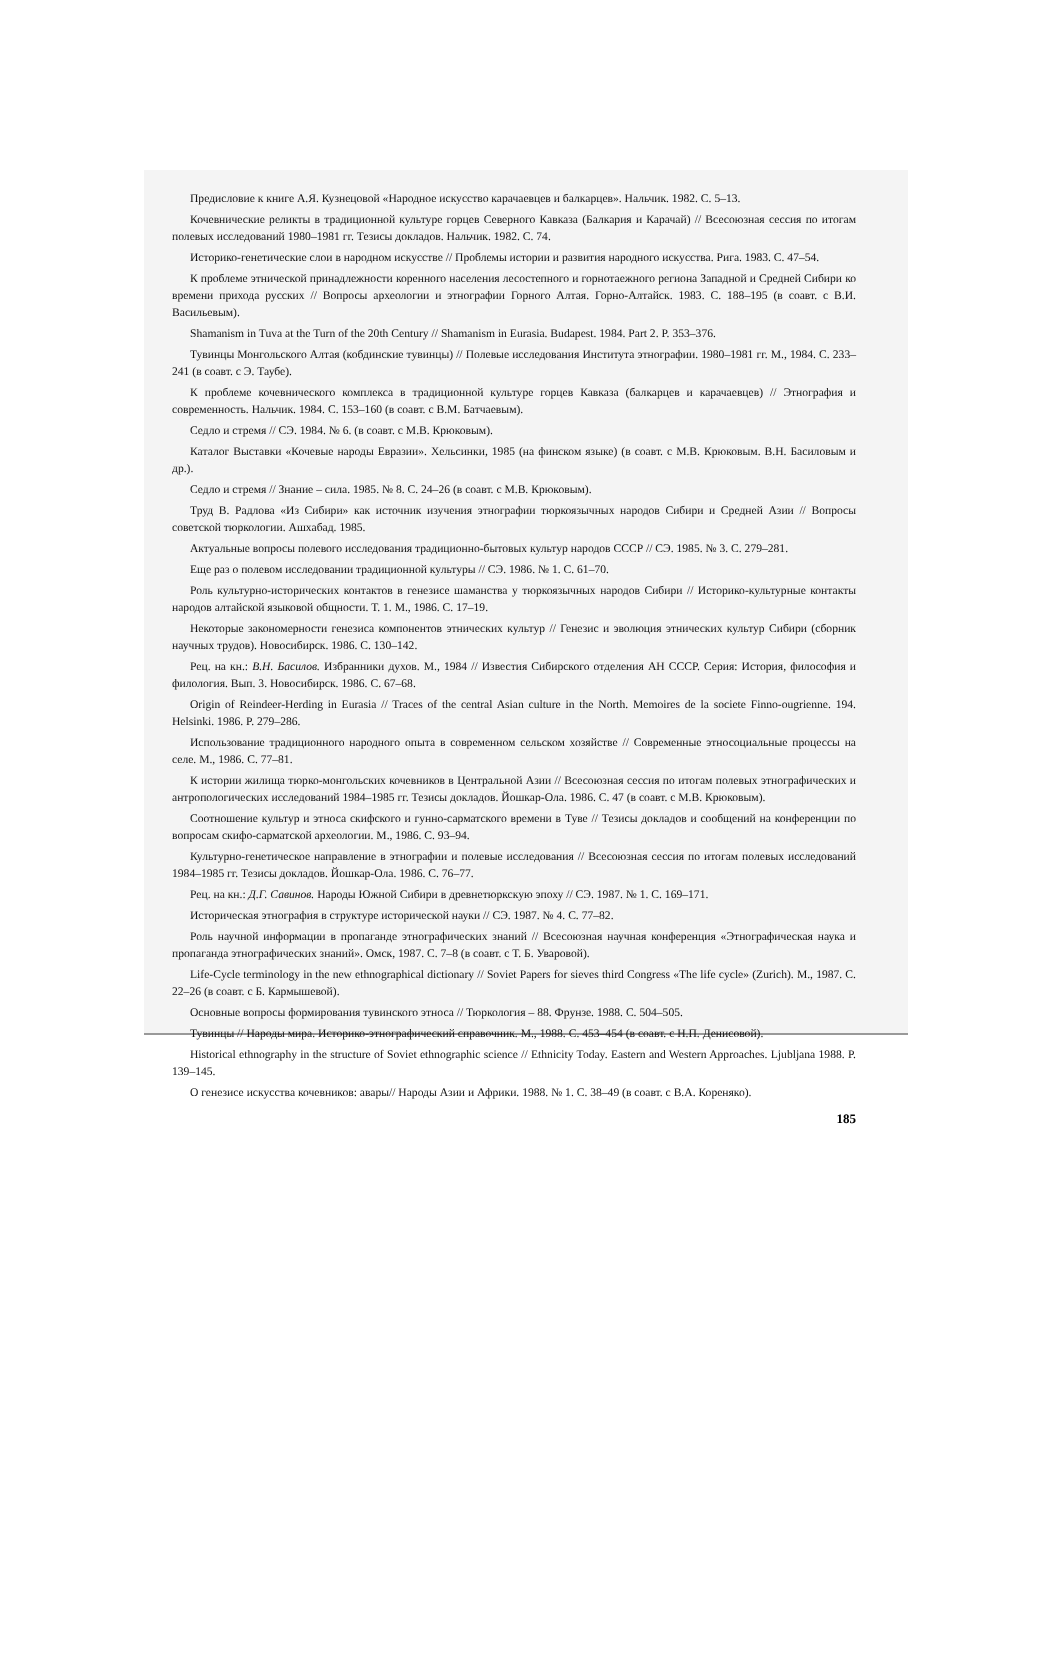Предисловие к книге А.Я. Кузнецовой «Народное искусство карачаевцев и балкарцев». Нальчик. 1982. С. 5–13.
Кочевнические реликты в традиционной культуре горцев Северного Кавказа (Балкария и Карачай) // Всесоюзная сессия по итогам полевых исследований 1980–1981 гг. Тезисы докладов. Нальчик. 1982. С. 74.
Историко-генетические слои в народном искусстве // Проблемы истории и развития народного искусства. Рига. 1983. С. 47–54.
К проблеме этнической принадлежности коренного населения лесостепного и горнотаежного региона Западной и Средней Сибири ко времени прихода русских // Вопросы археологии и этнографии Горного Алтая. Горно-Алтайск. 1983. С. 188–195 (в соавт. с В.И. Васильевым).
Shamanism in Tuva at the Turn of the 20th Century // Shamanism in Eurasia. Budapest. 1984. Part 2. P. 353–376.
Тувинцы Монгольского Алтая (кобдинские тувинцы) // Полевые исследования Института этнографии. 1980–1981 гг. М., 1984. С. 233–241 (в соавт. с Э. Таубе).
К проблеме кочевнического комплекса в традиционной культуре горцев Кавказа (балкарцев и карачаевцев) // Этнография и современность. Нальчик. 1984. С. 153–160 (в соавт. с В.М. Батчаевым).
Седло и стремя // СЭ. 1984. № 6. (в соавт. с М.В. Крюковым).
Каталог Выставки «Кочевые народы Евразии». Хельсинки, 1985 (на финском языке) (в соавт. с М.В. Крюковым. В.Н. Басиловым и др.).
Седло и стремя // Знание – сила. 1985. № 8. С. 24–26 (в соавт. с М.В. Крюковым).
Труд В. Радлова «Из Сибири» как источник изучения этнографии тюркоязычных народов Сибири и Средней Азии // Вопросы советской тюркологии. Ашхабад. 1985.
Актуальные вопросы полевого исследования традиционно-бытовых культур народов СССР // СЭ. 1985. № 3. С. 279–281.
Еще раз о полевом исследовании традиционной культуры // СЭ. 1986. № 1. С. 61–70.
Роль культурно-исторических контактов в генезисе шаманства у тюркоязычных народов Сибири // Историко-культурные контакты народов алтайской языковой общности. Т. 1. М., 1986. С. 17–19.
Некоторые закономерности генезиса компонентов этнических культур // Генезис и эволюция этнических культур Сибири (сборник научных трудов). Новосибирск. 1986. С. 130–142.
Рец. на кн.: В.Н. Басилов. Избранники духов. М., 1984 // Известия Сибирского отделения АН СССР. Серия: История, философия и филология. Вып. 3. Новосибирск. 1986. С. 67–68.
Origin of Reindeer-Herding in Eurasia // Traces of the central Asian culture in the North. Memoires de la societe Finno-ougrienne. 194. Helsinki. 1986. P. 279–286.
Использование традиционного народного опыта в современном сельском хозяйстве // Современные этносоциальные процессы на селе. М., 1986. С. 77–81.
К истории жилища тюрко-монгольских кочевников в Центральной Азии // Всесоюзная сессия по итогам полевых этнографических и антропологических исследований 1984–1985 гг. Тезисы докладов. Йошкар-Ола. 1986. С. 47 (в соавт. с М.В. Крюковым).
Соотношение культур и этноса скифского и гунно-сарматского времени в Туве // Тезисы докладов и сообщений на конференции по вопросам скифо-сарматской археологии. М., 1986. С. 93–94.
Культурно-генетическое направление в этнографии и полевые исследования // Всесоюзная сессия по итогам полевых исследований 1984–1985 гг. Тезисы докладов. Йошкар-Ола. 1986. С. 76–77.
Рец. на кн.: Д.Г. Савинов. Народы Южной Сибири в древнетюркскую эпоху // СЭ. 1987. № 1. С. 169–171.
Историческая этнография в структуре исторической науки // СЭ. 1987. № 4. С. 77–82.
Роль научной информации в пропаганде этнографических знаний // Всесоюзная научная конференция «Этнографическая наука и пропаганда этнографических знаний». Омск, 1987. С. 7–8 (в соавт. с Т. Б. Уваровой).
Life-Cycle terminology in the new ethnographical dictionary // Soviet Papers for sieves third Congress «The life cycle» (Zurich). M., 1987. C. 22–26 (в соавт. с Б. Кармышевой).
Основные вопросы формирования тувинского этноса // Тюркология – 88. Фрунзе. 1988. С. 504–505.
Тувинцы // Народы мира. Историко-этнографический справочник. М., 1988. С. 453–454 (в соавт. с Н.П. Денисовой).
Historical ethnography in the structure of Soviet ethnographic science // Ethnicity Today. Eastern and Western Approaches. Ljubljana 1988. P. 139–145.
О генезисе искусства кочевников: авары// Народы Азии и Африки. 1988. № 1. С. 38–49 (в соавт. с В.А. Кореняко).
185